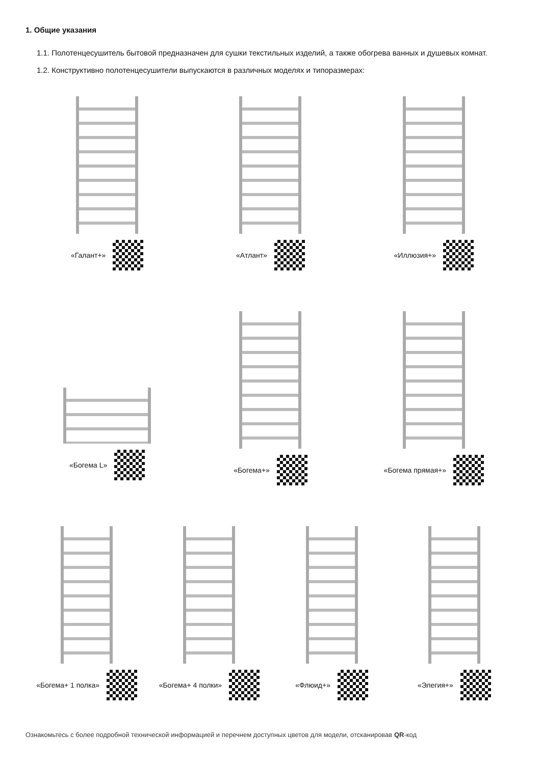1. Общие указания
1.1. Полотенцесушитель бытовой предназначен для сушки текстильных изделий, а также обогрева ванных и душевых комнат.
1.2. Конструктивно полотенцесушители выпускаются в различных моделях и типоразмерах:
«Галант+» «Атлант» «Иллюзия+»
«Богема L» «Богема+» «Богема прямая+»
«Богема+ 1 полка» «Богема+ 4 полки» «Флюид+» «Элегия+»
Ознакомьтесь с более подробной технической информацией и перечнем доступных цветов для модели, отсканировав QR-код